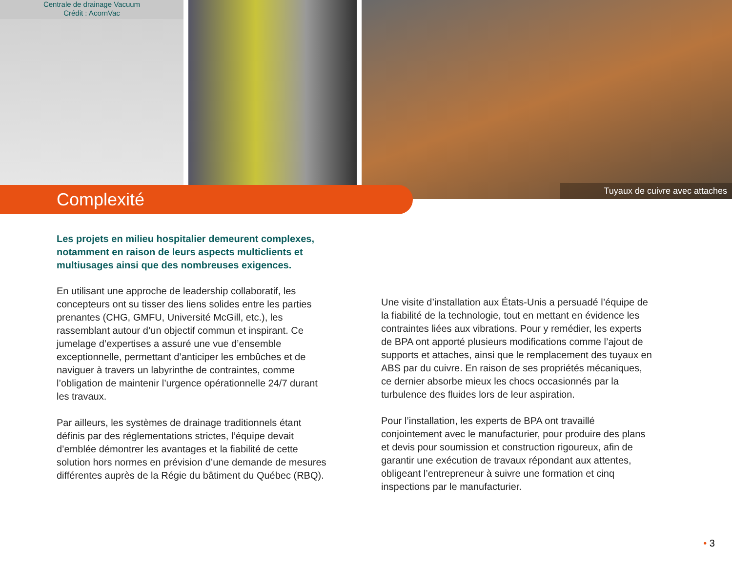Centrale de drainage Vacuum
Crédit : AcornVac
Tuyaux de cuivre avec attaches
Complexité
Les projets en milieu hospitalier demeurent complexes, notamment en raison de leurs aspects multiclients et multiusages ainsi que des nombreuses exigences.
En utilisant une approche de leadership collaboratif, les concepteurs ont su tisser des liens solides entre les parties prenantes (CHG, GMFU, Université McGill, etc.), les rassemblant autour d’un objectif commun et inspirant. Ce jumelage d’expertises a assuré une vue d’ensemble exceptionnelle, permettant d’anticiper les embûches et de naviguer à travers un labyrinthe de contraintes, comme l’obligation de maintenir l’urgence opérationnelle 24/7 durant les travaux.
Par ailleurs, les systèmes de drainage traditionnels étant définis par des réglementations strictes, l’équipe devait d’emblée démontrer les avantages et la fiabilité de cette solution hors normes en prévision d’une demande de mesures différentes auprès de la Régie du bâtiment du Québec (RBQ).
Une visite d’installation aux États-Unis a persuadé l’équipe de la fiabilité de la technologie, tout en mettant en évidence les contraintes liées aux vibrations. Pour y remédier, les experts de BPA ont apporté plusieurs modifications comme l’ajout de supports et attaches, ainsi que le remplacement des tuyaux en ABS par du cuivre. En raison de ses propriétés mécaniques, ce dernier absorbe mieux les chocs occasionnés par la turbulence des fluides lors de leur aspiration.
Pour l’installation, les experts de BPA ont travaillé conjointement avec le manufacturier, pour produire des plans et devis pour soumission et construction rigoureux, afin de garantir une exécution de travaux répondant aux attentes, obligeant l’entrepreneur à suivre une formation et cinq inspections par le manufacturier.
• 3